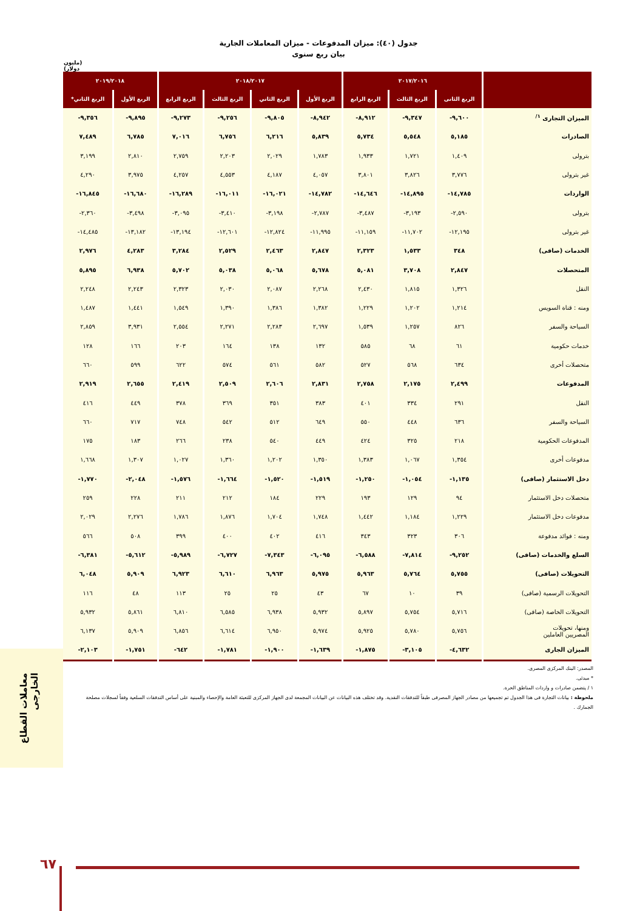جدول (٤٠): ميزان المدفوعات - ميزان المعاملات الجارية
بيان ربع سنوى
(مليون دولار)
| | ٢٠١٧/٢٠١٦ | | | ٢٠١٨/٢٠١٧ | | | | ٢٠١٩/٢٠١٨ | |
| --- | --- | --- | --- | --- | --- | --- | --- | --- | --- |
| | الربع الثانى | الربع الثالث | الربع الرابع | الربع الأول | الربع الثاني | الربع الثالث | الربع الرابع | الربع الأول | الربع الثاني* |
| الميزان التجارى <sup>١/</sup> | ٩,٦٠٠- | ٩,٣٤٧- | ٨,٩١٢- | ٨,٩٤٢- | ٩,٨٠٥- | ٩,٢٥٦- | ٩,٢٧٣- | ٩,٨٩٥- | ٩,٣٥٦- |
| الصادرات | ٥,١٨٥ | ٥,٥٤٨ | ٥,٧٣٤ | ٥,٨٣٩ | ٦,٢١٦ | ٦,٧٥٦ | ٧,٠١٦ | ٦,٧٨٥ | ٧,٤٨٩ |
| بترولى | ١,٤٠٩ | ١,٧٢١ | ١,٩٣٣ | ١,٧٨٣ | ٢,٠٢٩ | ٢,٢٠٣ | ٢,٧٥٩ | ٢,٨١٠ | ٣,١٩٩ |
| غير بترولى | ٣,٧٧٦ | ٣,٨٢٦ | ٣,٨٠١ | ٤,٠٥٧ | ٤,١٨٧ | ٤,٥٥٣ | ٤,٢٥٧ | ٣,٩٧٥ | ٤,٢٩٠ |
| الواردات | ١٤,٧٨٥- | ١٤,٨٩٥- | ١٤,٦٤٦- | ١٤,٧٨٢- | ١٦,٠٢١- | ١٦,٠١١- | ١٦,٢٨٩- | ١٦,٦٨٠- | ١٦,٨٤٥- |
| بترولى | ٢,٥٩٠- | ٣,١٩٣- | ٣,٤٨٧- | ٢,٧٨٧- | ٣,١٩٨- | ٣,٤١٠- | ٣,٠٩٥- | ٣,٤٩٨- | ٢,٣٦٠- |
| غير بترولى | ١٢,١٩٥- | ١١,٧٠٢- | ١١,١٥٩- | ١١,٩٩٥- | ١٢,٨٢٤- | ١٢,٦٠١- | ١٣,١٩٤- | ١٣,١٨٢- | ١٤,٤٨٥- |
| الخدمات (صافى) | ٣٤٨ | ١,٥٣٣ | ٢,٣٢٣ | ٢,٨٤٧ | ٢,٤٦٣ | ٢,٥٢٩ | ٣,٢٨٤ | ٤,٢٨٣ | ٢,٩٧٦ |
| المتحصلات | ٢,٨٤٧ | ٣,٧٠٨ | ٥,٠٨١ | ٥,٦٧٨ | ٥,٠٦٨ | ٥,٠٣٨ | ٥,٧٠٢ | ٦,٩٣٨ | ٥,٨٩٥ |
| النقل | ١,٣٢٦ | ١,٨١٥ | ٢,٤٣٠ | ٢,٢٦٨ | ٢,٠٨٧ | ٢,٠٣٠ | ٢,٣٢٣ | ٢,٢٤٣ | ٢,٢٤٨ |
| ومنه : قناة السويس | ١,٢١٤ | ١,٢٠٢ | ١,٢٢٩ | ١,٣٨٢ | ١,٣٨٦ | ١,٣٩٠ | ١,٥٤٩ | ١,٤٤١ | ١,٤٨٧ |
| السياحة والسفر | ٨٢٦ | ١,٢٥٧ | ١,٥٣٩ | ٢,٦٩٧ | ٢,٢٨٣ | ٢,٢٧١ | ٢,٥٥٤ | ٣,٩٣١ | ٢,٨٥٩ |
| خدمات حكومية | ٦١ | ٦٨ | ٥٨٥ | ١٣٢ | ١٣٨ | ١٦٤ | ٢٠٣ | ١٦٦ | ١٢٨ |
| متحصلات أخرى | ٦٣٤ | ٥٦٨ | ٥٢٧ | ٥٨٢ | ٥٦١ | ٥٧٤ | ٦٢٢ | ٥٩٩ | ٦٦٠ |
| المدفوعات | ٢,٤٩٩ | ٢,١٧٥ | ٢,٧٥٨ | ٢,٨٣١ | ٢,٦٠٦ | ٢,٥٠٩ | ٢,٤١٩ | ٢,٦٥٥ | ٢,٩١٩ |
| النقل | ٢٩١ | ٣٣٤ | ٤٠١ | ٣٨٣ | ٣٥١ | ٣٦٩ | ٣٧٨ | ٤٤٩ | ٤١٦ |
| السياحة والسفر | ٦٣٦ | ٤٤٨ | ٥٥٠ | ٦٤٩ | ٥١٢ | ٥٤٢ | ٧٤٨ | ٧١٧ | ٦٦٠ |
| المدفوعات الحكومية | ٢١٨ | ٣٢٥ | ٤٢٤ | ٤٤٩ | ٥٤٠ | ٢٣٨ | ٢٦٦ | ١٨٣ | ١٧٥ |
| مدفوعات أخرى | ١,٣٥٤ | ١,٠٦٧ | ١,٣٨٣ | ١,٣٥٠ | ١,٢٠٢ | ١,٣٦٠ | ١,٠٢٧ | ١,٣٠٧ | ١,٦٦٨ |
| دخل الاستثمار (صافى) | ١,١٣٥- | ١,٠٥٤- | ١,٢٥٠- | ١,٥١٩- | ١,٥٢٠- | ١,٦٦٤- | ١,٥٧٦- | ٢,٠٤٨- | ١,٧٧٠- |
| متحصلات دخل الاستثمار | ٩٤ | ١٢٩ | ١٩٣ | ٢٢٩ | ١٨٤ | ٢١٢ | ٢١١ | ٢٢٨ | ٢٥٩ |
| مدفوعات دخل الاستثمار | ١,٢٢٩ | ١,١٨٤ | ١,٤٤٢ | ١,٧٤٨ | ١,٧٠٤ | ١,٨٧٦ | ١,٧٨٦ | ٢,٢٧٦ | ٢,٠٢٩ |
| ومنه : فوائد مدفوعة | ٣٠٦ | ٣٢٣ | ٣٤٣ | ٤١٦ | ٤٠٢ | ٤٠٠ | ٣٩٩ | ٥٠٨ | ٥٦٦ |
| السلع والخدمات (صافى) | ٩,٢٥٢- | ٧,٨١٤- | ٦,٥٨٨- | ٦,٠٩٥- | ٧,٣٤٣- | ٦,٧٢٧- | ٥,٩٨٩- | ٥,٦١٢- | ٦,٣٨١- |
| التحويلات (صافى) | ٥,٧٥٥ | ٥,٧٦٤ | ٥,٩٦٣ | ٥,٩٧٥ | ٦,٩٦٣ | ٦,٦١٠ | ٦,٩٢٣ | ٥,٩٠٩ | ٦,٠٤٨ |
| التحويلات الرسمية (صافى) | ٣٩ | ١٠ | ٦٧ | ٤٣ | ٢٥ | ٢٥ | ١١٣ | ٤٨ | ١١٦ |
| التحويلات الخاصة (صافى) | ٥,٧١٦ | ٥,٧٥٤ | ٥,٨٩٧ | ٥,٩٣٢ | ٦,٩٣٨ | ٦,٥٨٥ | ٦,٨١٠ | ٥,٨٦١ | ٥,٩٣٢ |
| ومنها، تحويلات المصريين العاملين | ٥,٧٥٦ | ٥,٧٨٠ | ٥,٩٢٥ | ٥,٩٧٤ | ٦,٩٥٠ | ٦,٦١٤ | ٦,٨٥٦ | ٥,٩٠٩ | ٦,١٣٧ |
| الميزان الجارى | ٤,٦٣٢- | ٣,١٠٥- | ١,٨٧٥- | ١,٦٣٩- | ١,٩٠٠- | ١,٧٨١- | ٦٤٢- | ١,٧٥١- | ٢,١٠٣- |
المصدر: البنك المركزى المصرى.
* مبدئى.
١ / يتضمن صادرات و واردات المناطق الحرة.
ملحوظة : بيانات التجارة فى هذا الجدول تم تجميعها من مصادر الجهاز المصرفى طبقاً للتدفقات النقدية. وقد تختلف هذه البيانات عن البيانات المجمعة لدى الجهاز المركزى للتعبئة العامة والإحصاء والمبنية على أساس التدفقات السلعية وفقاً لسجلات مصلحة الجمارك .
معاملات القطاع
الخارجى
٦٧